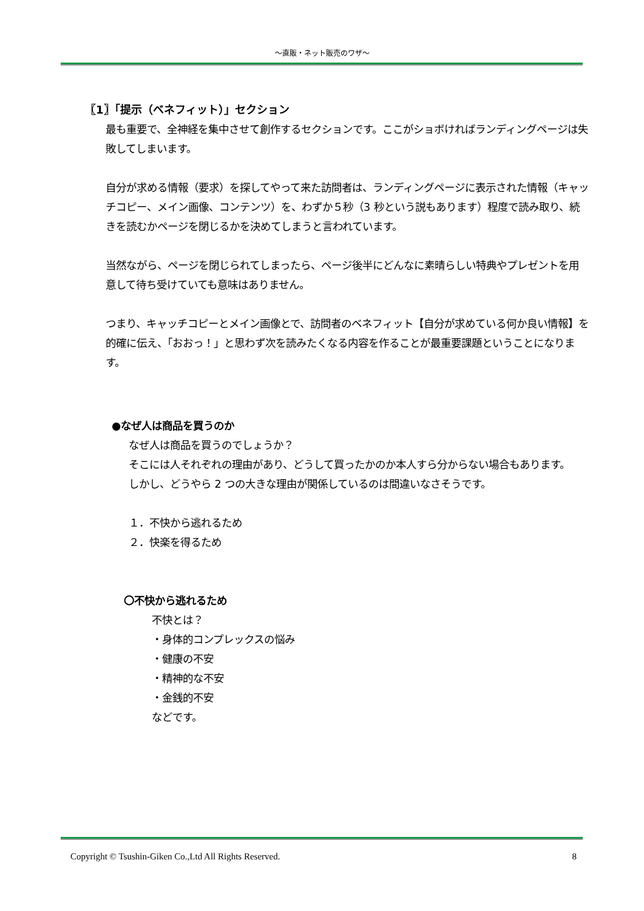～直販・ネット販売のワザ～
〖1〗「提示（ベネフィット）」セクション
最も重要で、全神経を集中させて創作するセクションです。ここがショボければランディングページは失敗してしまいます。
自分が求める情報（要求）を探してやって来た訪問者は、ランディングページに表示された情報（キャッチコピー、メイン画像、コンテンツ）を、わずか５秒（3 秒という説もあります）程度で読み取り、続きを読むかページを閉じるかを決めてしまうと言われています。
当然ながら、ページを閉じられてしまったら、ページ後半にどんなに素晴らしい特典やプレゼントを用意して待ち受けていても意味はありません。
つまり、キャッチコピーとメイン画像とで、訪問者のベネフィット【自分が求めている何か良い情報】を的確に伝え、「おおっ！」と思わず次を読みたくなる内容を作ることが最重要課題ということになります。
●なぜ人は商品を買うのか
なぜ人は商品を買うのでしょうか？
そこには人それぞれの理由があり、どうして買ったかのか本人すら分からない場合もあります。
しかし、どうやら 2 つの大きな理由が関係しているのは間違いなさそうです。
１．不快から逃れるため
２．快楽を得るため
〇不快から逃れるため
不快とは？
・身体的コンプレックスの悩み
・健康の不安
・精神的な不安
・金銭的不安
などです。
Copyright © Tsushin-Giken Co.,Ltd All Rights Reserved. 8